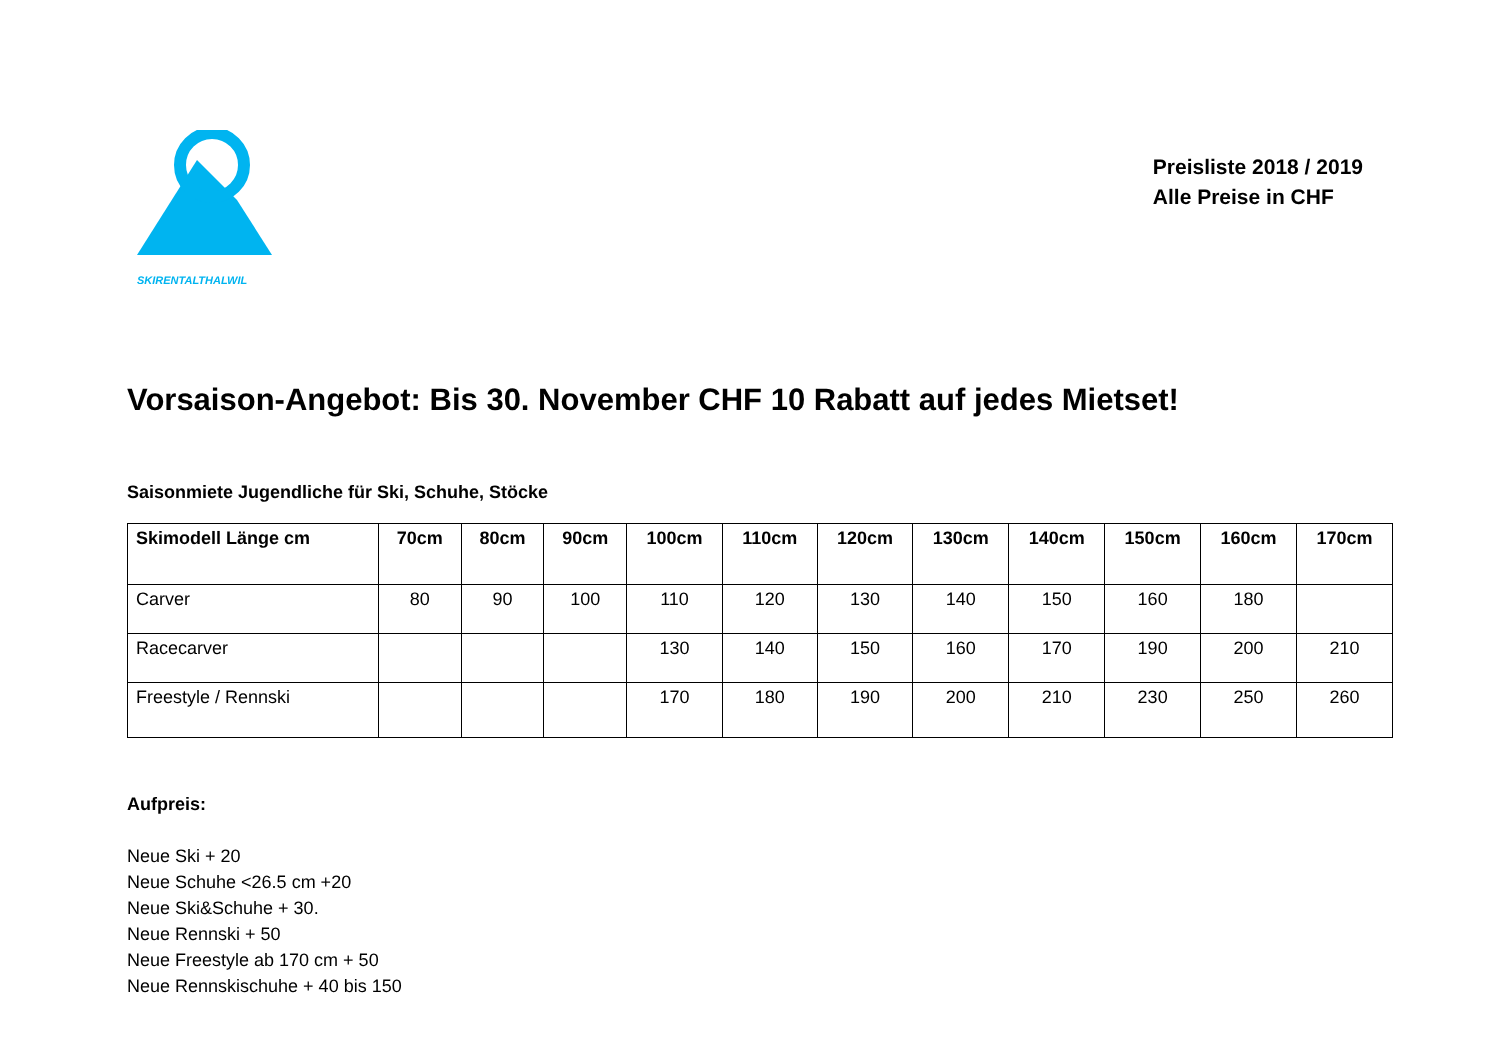SKIRENTALTHALWIL
Preisliste 2018 / 2019
Alle Preise in CHF
Vorsaison-Angebot: Bis 30. November CHF 10 Rabatt auf jedes Mietset!
Saisonmiete Jugendliche für Ski, Schuhe, Stöcke
| Skimodell Länge cm | 70cm | 80cm | 90cm | 100cm | 110cm | 120cm | 130cm | 140cm | 150cm | 160cm | 170cm |
| --- | --- | --- | --- | --- | --- | --- | --- | --- | --- | --- | --- |
| Carver | 80 | 90 | 100 | 110 | 120 | 130 | 140 | 150 | 160 | 180 | |
| Racecarver | | | | 130 | 140 | 150 | 160 | 170 | 190 | 200 | 210 |
| Freestyle / Rennski | | | | 170 | 180 | 190 | 200 | 210 | 230 | 250 | 260 |
Aufpreis:
Neue Ski + 20
Neue Schuhe <26.5 cm +20
Neue Ski&Schuhe + 30.
Neue Rennski + 50
Neue Freestyle ab 170 cm + 50
Neue Rennskischuhe + 40 bis 150